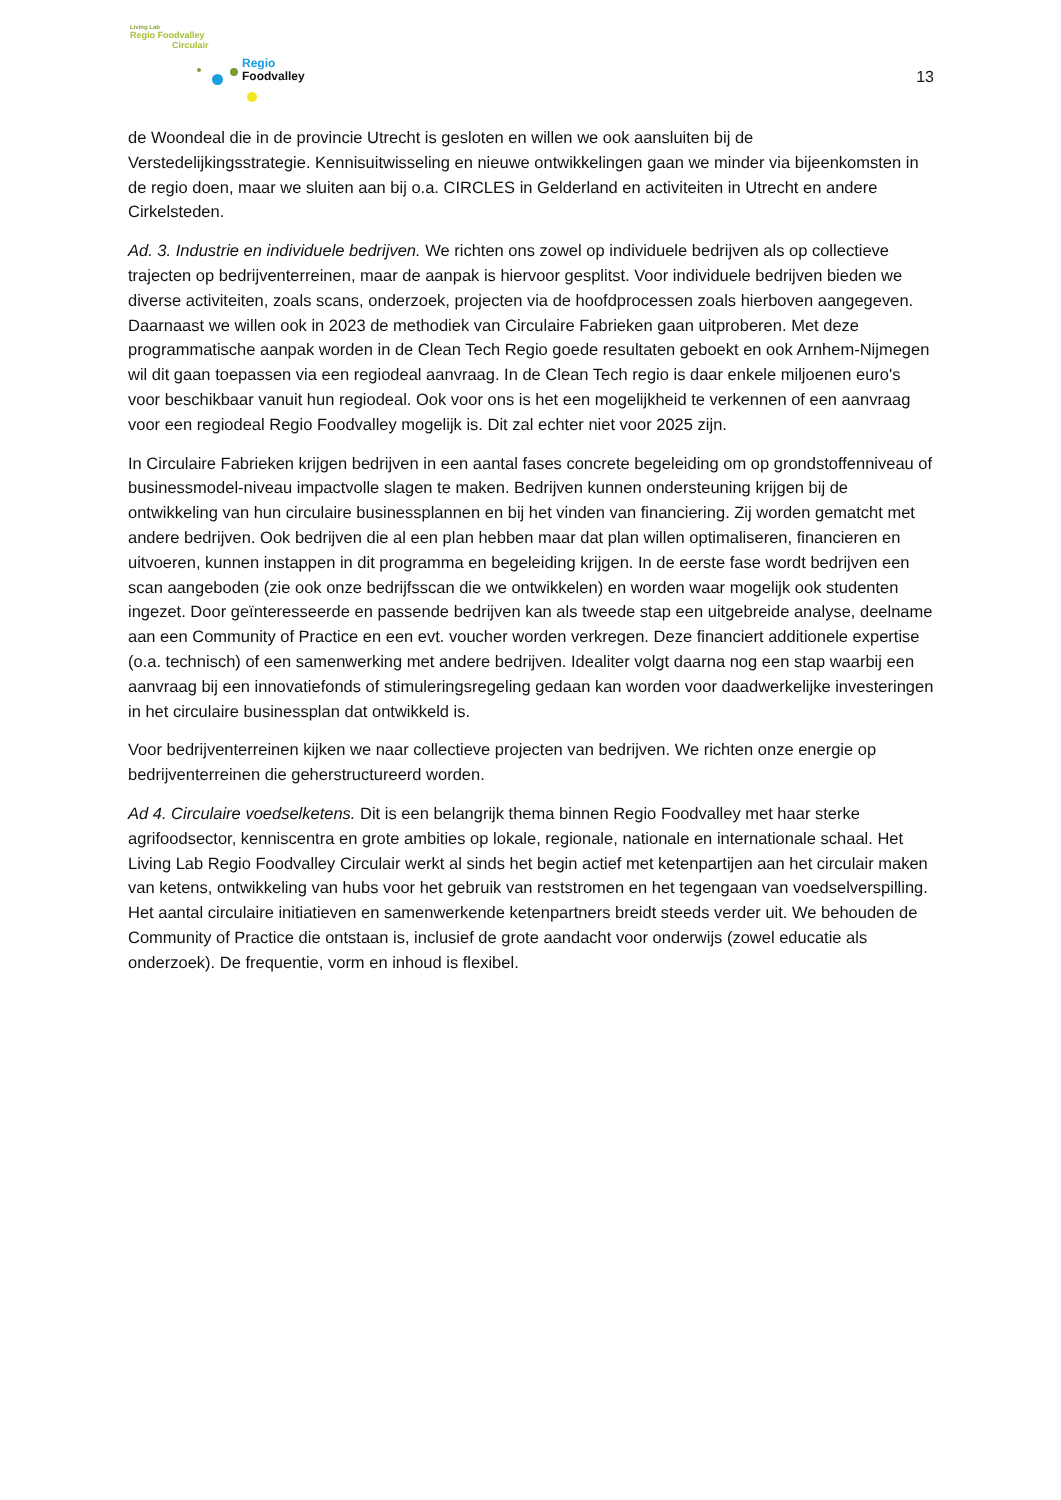Living Lab
Regio Foodvalley
Circulair
Regio
Foodvalley
13
de Woondeal die in de provincie Utrecht is gesloten en willen we ook aansluiten bij de Verstedelijkingsstrategie. Kennisuitwisseling en nieuwe ontwikkelingen gaan we minder via bijeenkomsten in de regio doen, maar we sluiten aan bij o.a. CIRCLES in Gelderland en activiteiten in Utrecht en andere Cirkelsteden.
Ad. 3. Industrie en individuele bedrijven. We richten ons zowel op individuele bedrijven als op collectieve trajecten op bedrijventerreinen, maar de aanpak is hiervoor gesplitst. Voor individuele bedrijven bieden we diverse activiteiten, zoals scans, onderzoek, projecten via de hoofdprocessen zoals hierboven aangegeven. Daarnaast we willen ook in 2023 de methodiek van Circulaire Fabrieken gaan uitproberen. Met deze programmatische aanpak worden in de Clean Tech Regio goede resultaten geboekt en ook Arnhem-Nijmegen wil dit gaan toepassen via een regiodeal aanvraag. In de Clean Tech regio is daar enkele miljoenen euro's voor beschikbaar vanuit hun regiodeal. Ook voor ons is het een mogelijkheid te verkennen of een aanvraag voor een regiodeal Regio Foodvalley mogelijk is. Dit zal echter niet voor 2025 zijn.
In Circulaire Fabrieken krijgen bedrijven in een aantal fases concrete begeleiding om op grondstoffenniveau of businessmodel-niveau impactvolle slagen te maken. Bedrijven kunnen ondersteuning krijgen bij de ontwikkeling van hun circulaire businessplannen en bij het vinden van financiering. Zij worden gematcht met andere bedrijven. Ook bedrijven die al een plan hebben maar dat plan willen optimaliseren, financieren en uitvoeren, kunnen instappen in dit programma en begeleiding krijgen. In de eerste fase wordt bedrijven een scan aangeboden (zie ook onze bedrijfsscan die we ontwikkelen) en worden waar mogelijk ook studenten ingezet. Door geïnteresseerde en passende bedrijven kan als tweede stap een uitgebreide analyse, deelname aan een Community of Practice en een evt. voucher worden verkregen. Deze financiert additionele expertise (o.a. technisch) of een samenwerking met andere bedrijven. Idealiter volgt daarna nog een stap waarbij een aanvraag bij een innovatiefonds of stimuleringsregeling gedaan kan worden voor daadwerkelijke investeringen in het circulaire businessplan dat ontwikkeld is.
Voor bedrijventerreinen kijken we naar collectieve projecten van bedrijven. We richten onze energie op bedrijventerreinen die geherstructureerd worden.
Ad 4. Circulaire voedselketens. Dit is een belangrijk thema binnen Regio Foodvalley met haar sterke agrifoodsector, kenniscentra en grote ambities op lokale, regionale, nationale en internationale schaal. Het Living Lab Regio Foodvalley Circulair werkt al sinds het begin actief met ketenpartijen aan het circulair maken van ketens, ontwikkeling van hubs voor het gebruik van reststromen en het tegengaan van voedselverspilling. Het aantal circulaire initiatieven en samenwerkende ketenpartners breidt steeds verder uit. We behouden de Community of Practice die ontstaan is, inclusief de grote aandacht voor onderwijs (zowel educatie als onderzoek). De frequentie, vorm en inhoud is flexibel.